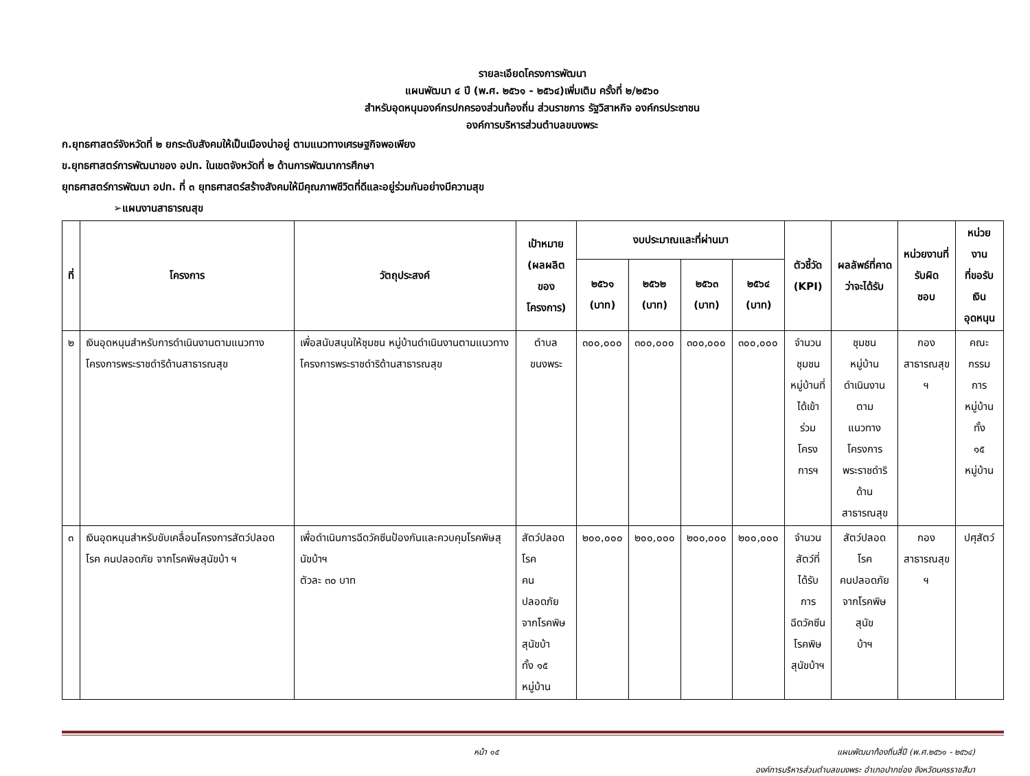รายละเอียดโครงการพัฒนา
แผนพัฒนา ๔ ปี (พ.ศ. ๒๕๖๑ - ๒๕๖๔)เพิ่มเติม ครั้งที่ ๒/๒๕๖๐
สำหรับอุดหนุนองค์กรปกครองส่วนท้องถิ่น ส่วนราชการ รัฐวิสาหกิจ องค์กรประชาชน
องค์การบริหารส่วนตำบลขนงพระ
ก.ยุทธศาสตร์จังหวัดที่ ๒ ยกระดับสังคมให้เป็นเมืองน่าอยู่ ตามแนวทางเศรษฐกิจพอเพียง
ข.ยุทธศาสตร์การพัฒนาของ อปท. ในเขตจังหวัดที่ ๒ ด้านการพัฒนาการศึกษา
ยุทธศาสตร์การพัฒนา อปท. ที่ ๓ ยุทธศาสตร์สร้างสังคมให้มีคุณภาพชีวิตที่ดีและอยู่ร่วมกันอย่างมีความสุข
➢แผนงานสาธารณสุข
| ที่ | โครงการ | วัตถุประสงค์ | เป้าหมาย (ผลผลิตของ โครงการ) | งบประมาณและที่ผ่านมา | | | | ตัวชี้วัด (KPI) | ผลลัพธ์ที่คาด ว่าจะได้รับ | หน่วยงานที่ รับผิด ชอบ | หน่วยงาน ที่ขอรับ เงิน อุดหนุน |
| --- | --- | --- | --- | --- | --- | --- | --- | --- | --- | --- | --- |
| | | | | ๒๕๖๑ (บาท) | ๒๕๖๒ (บาท) | ๒๕๖๓ (บาท) | ๒๕๖๔ (บาท) | | | | |
| ๒ | เงินอุดหนุนสำหรับการดำเนินงานตามแนวทางโครงการพระราชดำริด้านสาธารณสุข | เพื่อสนับสนุนให้ชุมชน หมู่บ้านดำเนินงานตามแนวทางโครงการพระราชดำริด้านสาธารณสุข | ตำบล ขนงพระ | ๓๐๐,๐๐๐ | ๓๐๐,๐๐๐ | ๓๐๐,๐๐๐ | ๓๐๐,๐๐๐ | จำนวน ชุมชน หมู่บ้านที่ ได้เข้าร่วม โครงการฯ | ชุมชน หมู่บ้าน ดำเนินงานตาม แนวทาง โครงการ พระราชดำริ ด้านสาธารณสุข | กอง สาธารณสุข ฯ | คณะกรรม การ หมู่บ้านทั้ง ๑๕ หมู่บ้าน |
| ๓ | เงินอุดหนุนสำหรับขับเคลื่อนโครงการสัตว์ปลอดโรค คนปลอดภัย จากโรคพิษสุนัขบ้า ฯ | เพื่อดำเนินการฉีดวัคซีนป้องกันและควบคุมโรคพิษสุนัขบ้าฯ ตัวละ ๓๐ บาท | สัตว์ปลอดโรค คนปลอดภัย จากโรคพิษ สุนัขบ้า ทั้ง ๑๕ หมู่บ้าน | ๒๐๐,๐๐๐ | ๒๐๐,๐๐๐ | ๒๐๐,๐๐๐ | ๒๐๐,๐๐๐ | จำนวน สัตว์ที่ ได้รับการ ฉีดวัคซีน โรคพิษ สุนัขบ้าฯ | สัตว์ปลอดโรค คนปลอดภัย จากโรคพิษสุนัข บ้าฯ | กอง สาธารณสุข ฯ | ปศุสัตว์ |
หน้า ๑๕ แผนพัฒนาท้องถิ่นสี่ปี (พ.ศ.๒๕๖๑ - ๒๕๖๔)
องค์การบริหารส่วนตำบลขนงพระ อำเภอปากช่อง จังหวัดนครราชสีมา